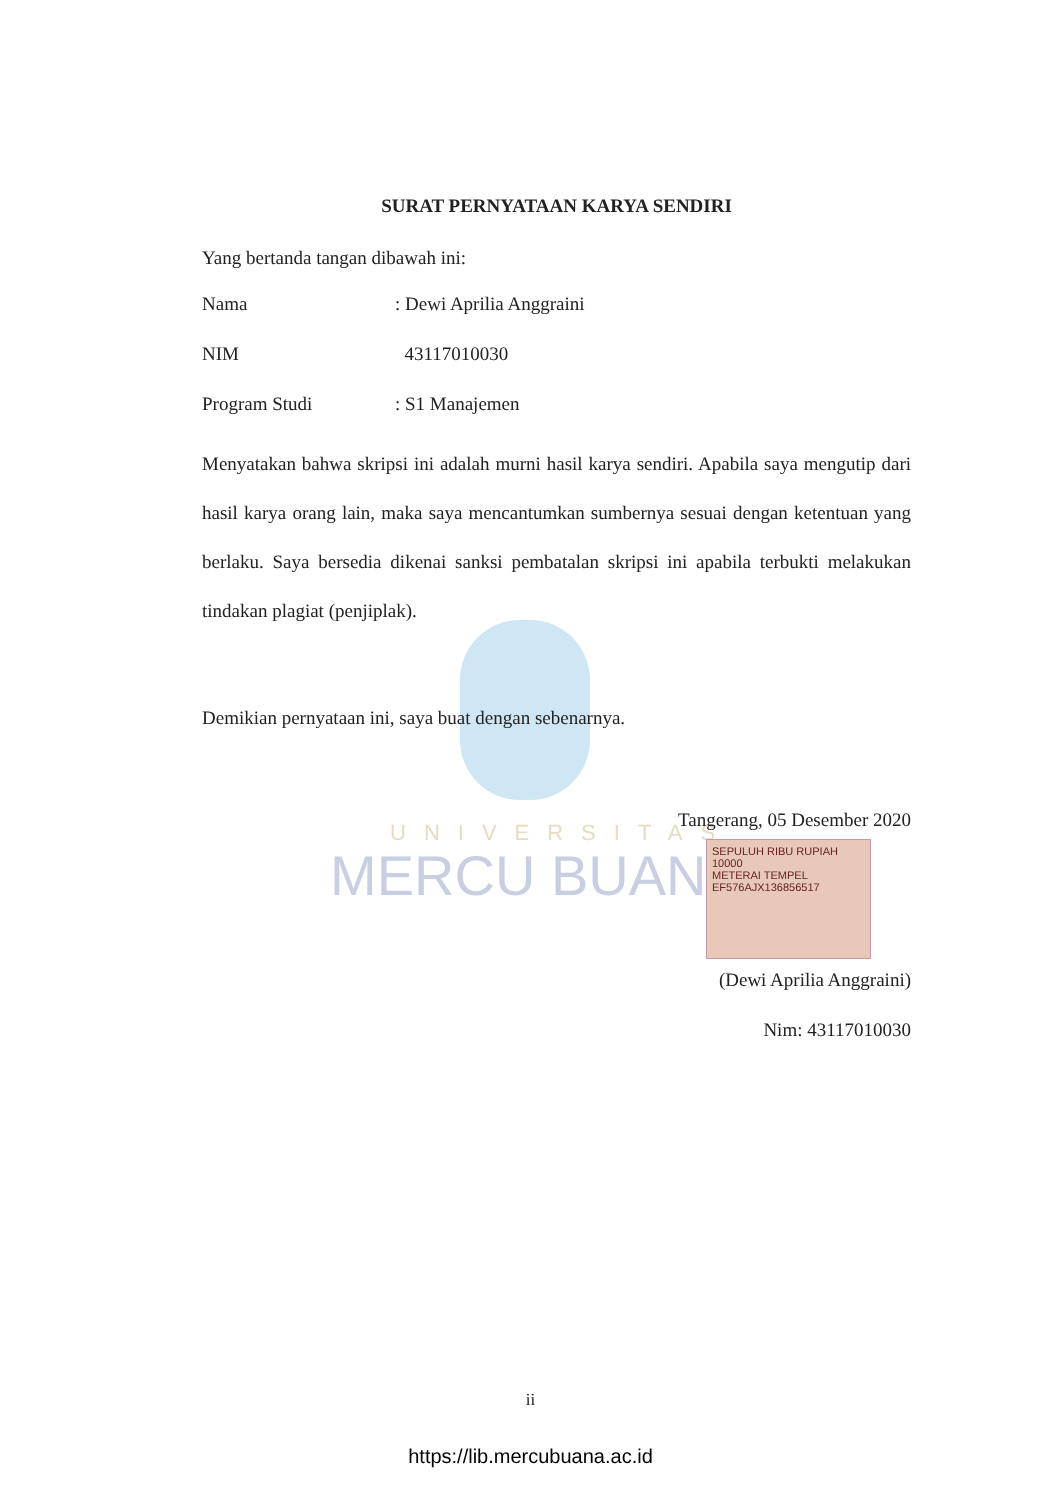UNIVERSITAS
MERCU BUANA
SURAT PERNYATAAN KARYA SENDIRI
Yang bertanda tangan dibawah ini:
| Nama | : Dewi Aprilia Anggraini |
| NIM | 43117010030 |
| Program Studi | : S1 Manajemen |
Menyatakan bahwa skripsi ini adalah murni hasil karya sendiri. Apabila saya mengutip dari hasil karya orang lain, maka saya mencantumkan sumbernya sesuai dengan ketentuan yang berlaku. Saya bersedia dikenai sanksi pembatalan skripsi ini apabila terbukti melakukan tindakan plagiat (penjiplak).
Demikian pernyataan ini, saya buat dengan sebenarnya.
Tangerang, 05 Desember 2020
SEPULUH RIBU RUPIAH 10000
METERAI TEMPEL
EF576AJX136856517
(Dewi Aprilia Anggraini)
Nim: 43117010030
ii
https://lib.mercubuana.ac.id